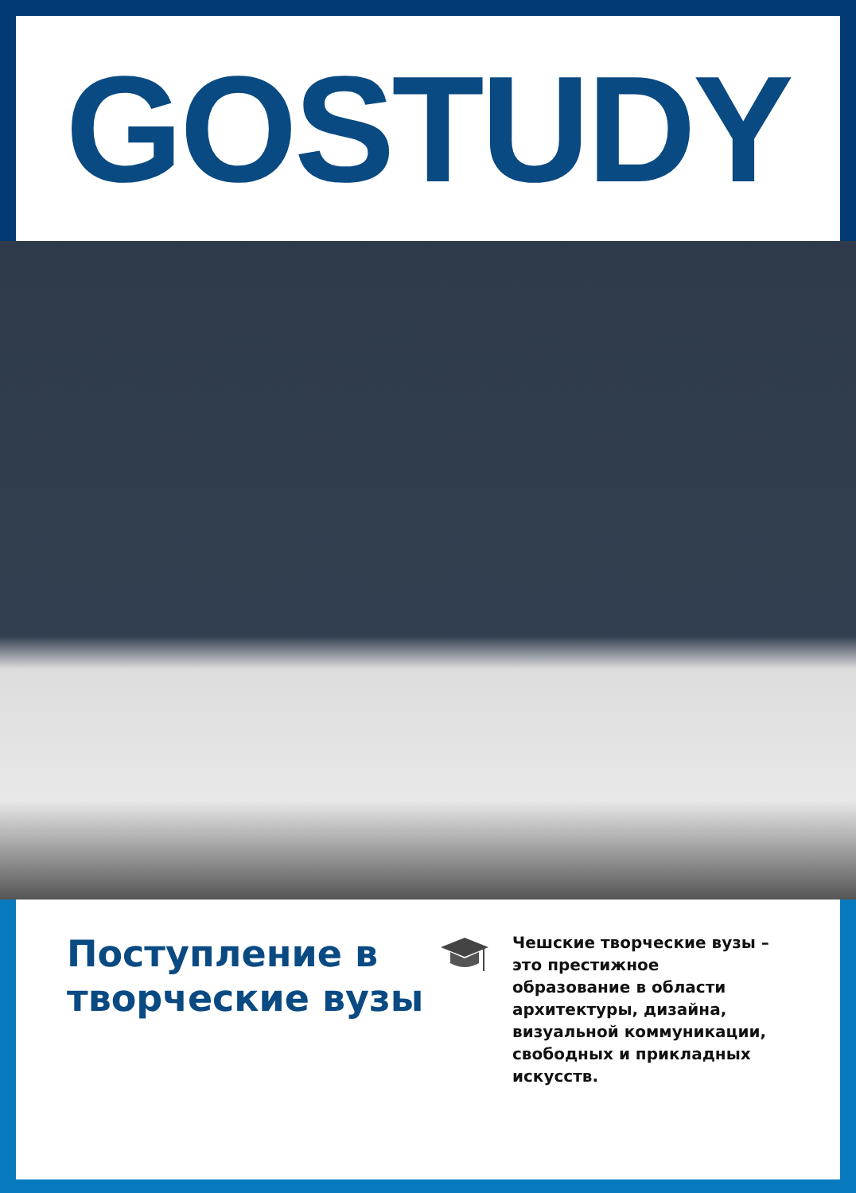GOSTUDY
Поступление в творческие вузы
Чешские творческие вузы – это престижное образование в области архитектуры, дизайна, визуальной коммуникации, свободных и прикладных искусств.